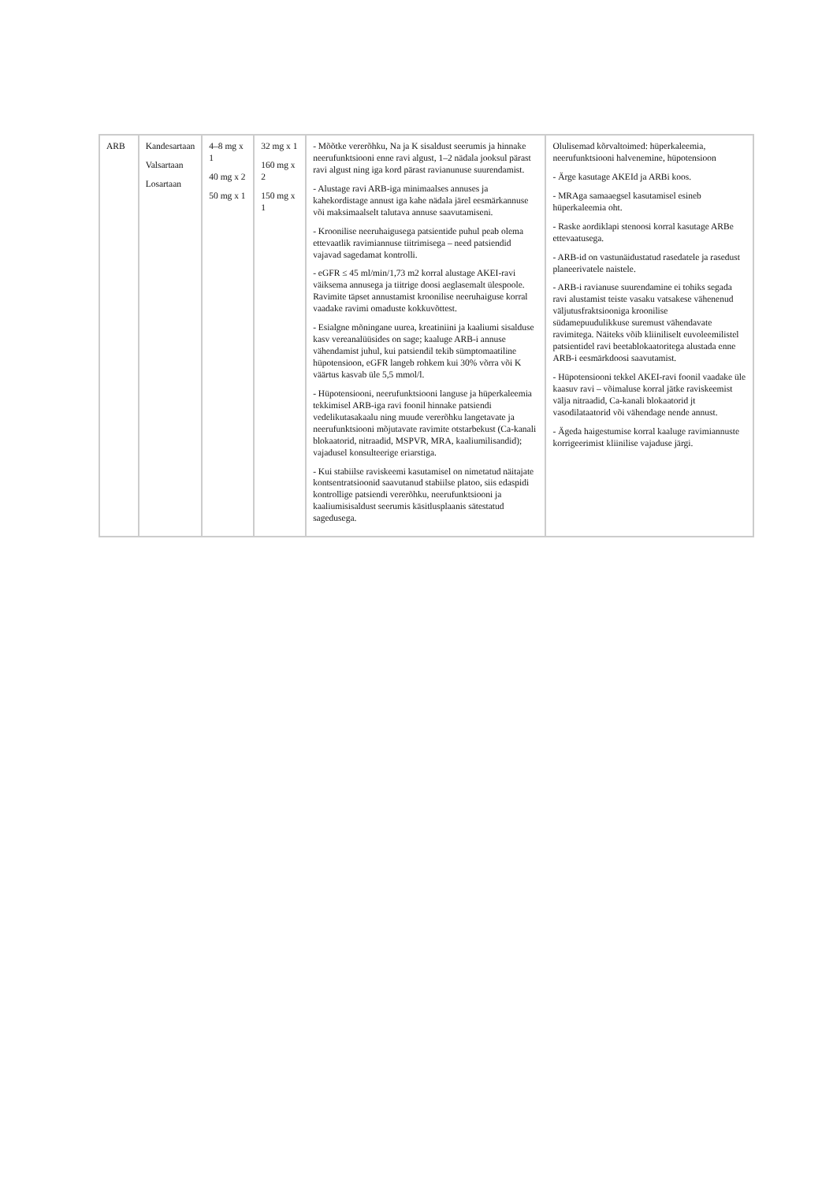| ARB | Kandesartaan Valsartaan Losartaan | 4–8 mg x 1 40 mg x 2 50 mg x 1 | 32 mg x 1 160 mg x 2 150 mg x 1 | - Mõõtke vererõhku, Na ja K sisaldust seerumis ja hinnake neerufunktsiooni enne ravi algust, 1–2 nädala jooksul pärast ravi algust ning iga kord pärast ravianunuse suurendamist. - Alustage ravi ARB-iga minimaalses annuses ja kahekordistage annust iga kahe nädala järel eesmärkannuse või maksimaalselt talutava annuse saavutamiseni. - Kroonilise neeruhaigusega patsientide puhul peab olema ettevaatlik ravimiannuse tiitrimisega – need patsiendid vajavad sagedamat kontrolli. - eGFR ≤ 45 ml/min/1,73 m2 korral alustage AKEI-ravi väiksema annusega ja tiitrige doosi aeglasemalt ülespoole. Ravimite täpset annustamist kroonilise neeruhaiguse korral vaadake ravimi omaduste kokkuvõttest. - Esialgne mõningane uurea, kreatiniini ja kaaliumi sisalduse kasv vereanalüüsides on sage; kaaluge ARB-i annuse vähendamist juhul, kui patsiendil tekib sümptomaatiline hüpotensioon, eGFR langeb rohkem kui 30% võrra või K väärtus kasvab üle 5,5 mmol/l. - Hüpotensiooni, neerufunktsiooni languse ja hüperkaleemia tekkimisel ARB-iga ravi foonil hinnake patsiendi vedelikutasakaalu ning muude vererõhku langetavate ja neerufunktsiooni mõjutavate ravimite otstarbekust (Ca-kanali blokaatorid, nitraadid, MSPVR, MRA, kaaliumilisandid); vajadusel konsulteerige eriarstiga. - Kui stabiilse raviskeemi kasutamisel on nimetatud näitajate kontsentratsioonid saavutanud stabiilse platoo, siis edaspidi kontrollige patsiendi vererõhku, neerufunktsiooni ja kaaliumisisaldust seerumis käsitlusplaanis sätestatud sagedusega. | Olulisemad kõrvaltoimed: hüperkaleemia, neerufunktsiooni halvenemine, hüpotensioon - Ärge kasutage AKEId ja ARBi koos. - MRAga samaaegsel kasutamisel esineb hüperkaleemia oht. - Raske aordiklapi stenoosi korral kasutage ARBe ettevaatusega. - ARB-id on vastunäidustatud rasedatele ja rasedust planeerivatele naistele. - ARB-i ravianuse suurendamine ei tohiks segada ravi alustamist teiste vasaku vatsakese vähenenud väljutusfraktsiooniga kroonilise südamepuudulikkuse suremust vähendavate ravimitega. Näiteks võib kliiniliselt euvoleemilistel patsientidel ravi beetablokaatoritega alustada enne ARB-i eesmärkdoosi saavutamist. - Hüpotensiooni tekkel AKEI-ravi foonil vaadake üle kaasuv ravi – võimaluse korral jätke raviskeemist välja nitraadid, Ca-kanali blokaatorid jt vasodilataatorid või vähendage nende annust. - Ägeda haigestumise korral kaaluge ravimiannuste korrigeerimist kliinilise vajaduse järgi. |